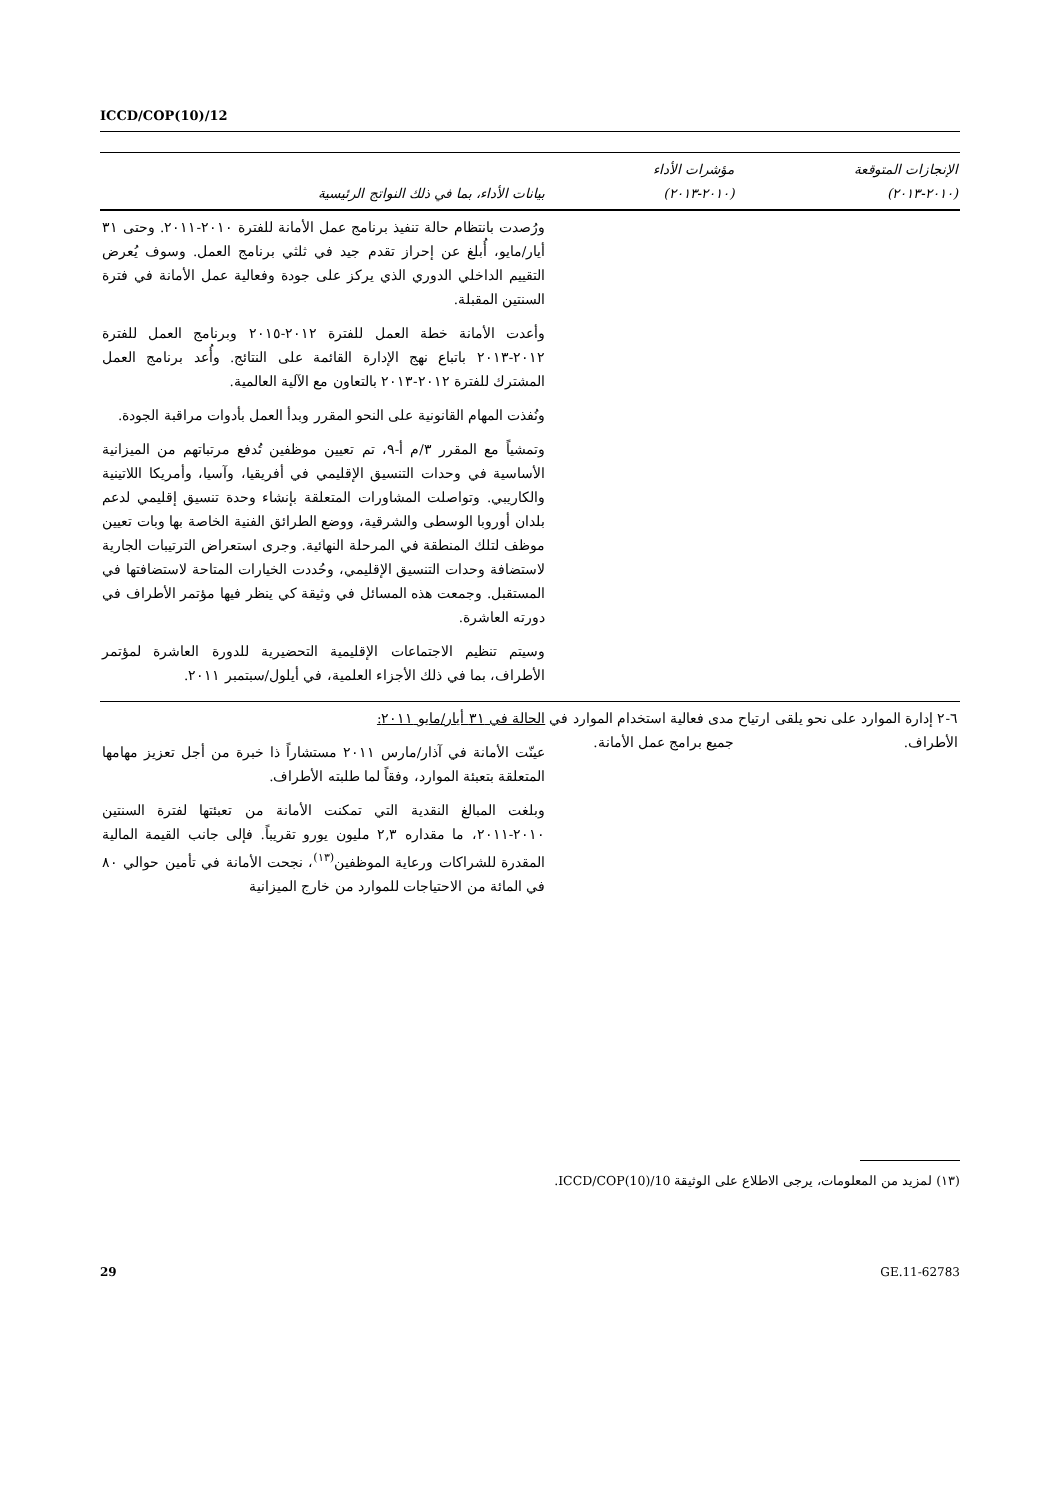ICCD/COP(10)/12
| الإنجازات المتوقعة (٢٠١٠-٢٠١٣) | مؤشرات الأداء (٢٠١٠-٢٠١٣) | بيانات الأداء، بما في ذلك النواتج الرئيسية |
| --- | --- | --- |
| | | ورُصدت بانتظام حالة تنفيذ برنامج عمل الأمانة للفترة ٢٠١٠-٢٠١١. وحتى ٣١ أيار/مايو، أُبلغ عن إحراز تقدم جيد في ثلثي برنامج العمل. وسوف يُعرض التقييم الداخلي الدوري الذي يركز على جودة وفعالية عمل الأمانة في فترة السنتين المقبلة. وأعدت الأمانة خطة العمل للفترة ٢٠١٢-٢٠١٥ وبرنامج العمل للفترة ٢٠١٢-٢٠١٣ باتباع نهج الإدارة القائمة على النتائج. وأُعد برنامج العمل المشترك للفترة ٢٠١٢-٢٠١٣ بالتعاون مع الآلية العالمية. ونُفذت المهام القانونية على النحو المقرر وبدأ العمل بأدوات مراقبة الجودة. وتمشياً مع المقرر ٣/م أ-٩، تم تعيين موظفين تُدفع مرتباتهم من الميزانية الأساسية في وحدات التنسيق الإقليمي في أفريقيا، وآسيا، وأمريكا اللاتينية والكاريبي. وتواصلت المشاورات المتعلقة بإنشاء وحدة تنسيق إقليمي لدعم بلدان أوروبا الوسطى والشرقية، ووضع الطرائق الفنية الخاصة بها وبات تعيين موظف لتلك المنطقة في المرحلة النهائية. وجرى استعراض الترتيبات الجارية لاستضافة وحدات التنسيق الإقليمي، وحُددت الخيارات المتاحة لاستضافتها في المستقبل. وجمعت هذه المسائل في وثيقة كي ينظر فيها مؤتمر الأطراف في دورته العاشرة. وسيتم تنظيم الاجتماعات الإقليمية التحضيرية للدورة العاشرة لمؤتمر الأطراف، بما في ذلك الأجزاء العلمية، في أيلول/سبتمبر ٢٠١١. |
| ٦-٢ إدارة الموارد على نحو يلقى ارتياح الأطراف. | مدى فعالية استخدام الموارد في جميع برامج عمل الأمانة. | الحالة في ٣١ أيار/مايو ٢٠١١: عينّت الأمانة في آذار/مارس ٢٠١١ مستشاراً ذا خبرة من أجل تعزيز مهامها المتعلقة بتعبئة الموارد، وفقاً لما طلبته الأطراف. وبلغت المبالغ النقدية التي تمكنت الأمانة من تعبئتها لفترة السنتين ٢٠١٠-٢٠١١، ما مقداره ٢,٣ مليون يورو تقريباً. فإلى جانب القيمة المالية المقدرة للشراكات ورعاية الموظفين<sup>(١٣)</sup>، نجحت الأمانة في تأمين حوالي ٨٠ في المائة من الاحتياجات للموارد من خارج الميزانية |
(١٣) لمزيد من المعلومات، يرجى الاطلاع على الوثيقة ICCD/COP(10)/10.
29 GE.11-62783